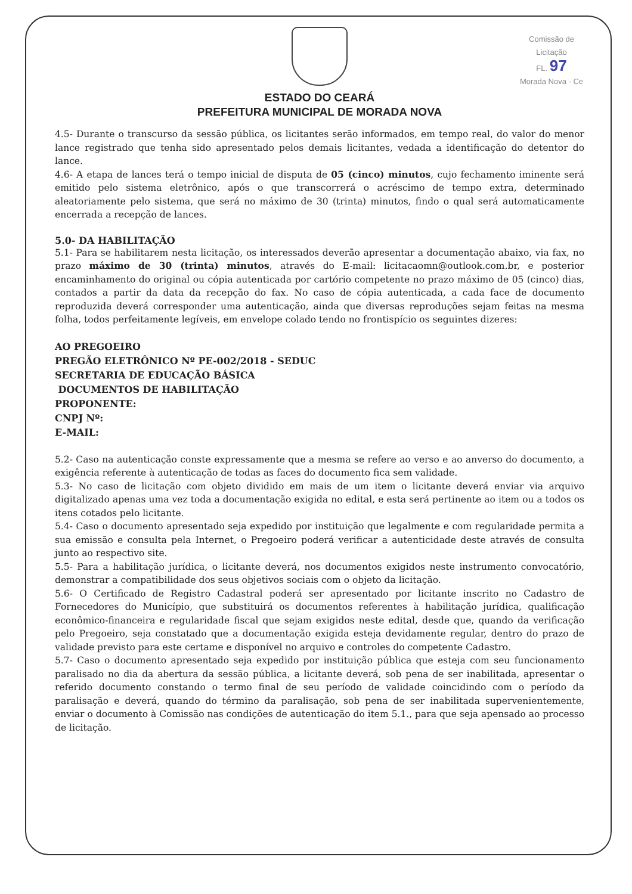Comissão de Licitação
FL. 97
Morada Nova - Ce
ESTADO DO CEARÁ
PREFEITURA MUNICIPAL DE MORADA NOVA
4.5- Durante o transcurso da sessão pública, os licitantes serão informados, em tempo real, do valor do menor lance registrado que tenha sido apresentado pelos demais licitantes, vedada a identificação do detentor do lance.
4.6- A etapa de lances terá o tempo inicial de disputa de 05 (cinco) minutos, cujo fechamento iminente será emitido pelo sistema eletrônico, após o que transcorrerá o acréscimo de tempo extra, determinado aleatoriamente pelo sistema, que será no máximo de 30 (trinta) minutos, findo o qual será automaticamente encerrada a recepção de lances.
5.0- DA HABILITAÇÃO
5.1- Para se habilitarem nesta licitação, os interessados deverão apresentar a documentação abaixo, via fax, no prazo máximo de 30 (trinta) minutos, através do E-mail: licitacaomn@outlook.com.br, e posterior encaminhamento do original ou cópia autenticada por cartório competente no prazo máximo de 05 (cinco) dias, contados a partir da data da recepção do fax. No caso de cópia autenticada, a cada face de documento reproduzida deverá corresponder uma autenticação, ainda que diversas reproduções sejam feitas na mesma folha, todos perfeitamente legíveis, em envelope colado tendo no frontispício os seguintes dizeres:
AO PREGOEIRO
PREGÃO ELETRÔNICO Nº PE-002/2018 - SEDUC
SECRETARIA DE EDUCAÇÃO BÁSICA
DOCUMENTOS DE HABILITAÇÃO
PROPONENTE:
CNPJ Nº:
E-MAIL:
5.2- Caso na autenticação conste expressamente que a mesma se refere ao verso e ao anverso do documento, a exigência referente à autenticação de todas as faces do documento fica sem validade.
5.3- No caso de licitação com objeto dividido em mais de um item o licitante deverá enviar via arquivo digitalizado apenas uma vez toda a documentação exigida no edital, e esta será pertinente ao item ou a todos os itens cotados pelo licitante.
5.4- Caso o documento apresentado seja expedido por instituição que legalmente e com regularidade permita a sua emissão e consulta pela Internet, o Pregoeiro poderá verificar a autenticidade deste através de consulta junto ao respectivo site.
5.5- Para a habilitação jurídica, o licitante deverá, nos documentos exigidos neste instrumento convocatório, demonstrar a compatibilidade dos seus objetivos sociais com o objeto da licitação.
5.6- O Certificado de Registro Cadastral poderá ser apresentado por licitante inscrito no Cadastro de Fornecedores do Município, que substituirá os documentos referentes à habilitação jurídica, qualificação econômico-financeira e regularidade fiscal que sejam exigidos neste edital, desde que, quando da verificação pelo Pregoeiro, seja constatado que a documentação exigida esteja devidamente regular, dentro do prazo de validade previsto para este certame e disponível no arquivo e controles do competente Cadastro.
5.7- Caso o documento apresentado seja expedido por instituição pública que esteja com seu funcionamento paralisado no dia da abertura da sessão pública, a licitante deverá, sob pena de ser inabilitada, apresentar o referido documento constando o termo final de seu período de validade coincidindo com o período da paralisação e deverá, quando do término da paralisação, sob pena de ser inabilitada supervenientemente, enviar o documento à Comissão nas condições de autenticação do item 5.1., para que seja apensado ao processo de licitação.